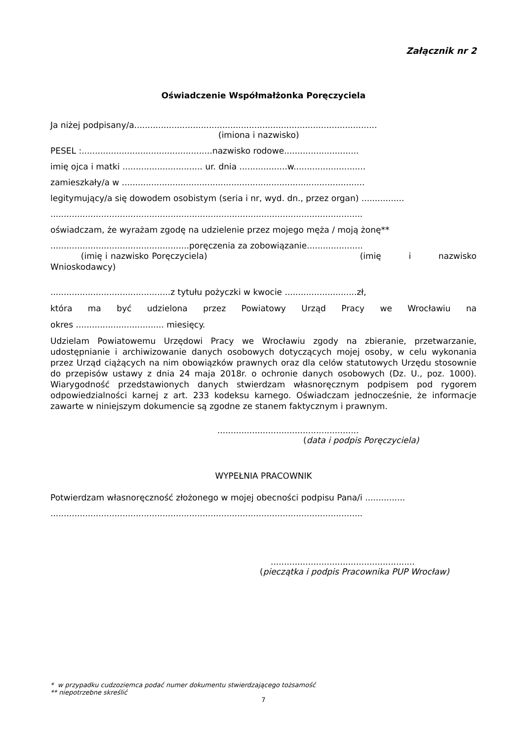Załącznik nr 2
Oświadczenie Współmałżonka Poręczyciela
Ja niżej podpisany/a...........................................................................................
(imiona i nazwisko)
PESEL :.................................................nazwisko rodowe............................
imię ojca i matki .............................. ur. dnia ..................w...........................
zamieszkały/a w ...........................................................................................
legitymujący/a się dowodem osobistym (seria i nr, wyd. dn., przez organ) ................
.....................................................................................................................
oświadczam, że wyrażam zgodę na udzielenie przez mojego męża / moją żonę**
....................................................poręczenia za zobowiązanie.....................
(imię i nazwisko Poręczyciela) (imię i nazwisko Wnioskodawcy)
.............................................z tytułu pożyczki w kwocie ...........................zł,
która ma być udzielona przez Powiatowy Urząd Pracy we Wrocławiu na
okres ................................. miesięcy.
Udzielam Powiatowemu Urzędowi Pracy we Wrocławiu zgody na zbieranie, przetwarzanie, udostępnianie i archiwizowanie danych osobowych dotyczących mojej osoby, w celu wykonania przez Urząd ciążących na nim obowiązków prawnych oraz dla celów statutowych Urzędu stosownie do przepisów ustawy z dnia 24 maja 2018r. o ochronie danych osobowych (Dz. U., poz. 1000). Wiarygodność przedstawionych danych stwierdzam własnoręcznym podpisem pod rygorem odpowiedzialności karnej z art. 233 kodeksu karnego. Oświadczam jednocześnie, że informacje zawarte w niniejszym dokumencie są zgodne ze stanem faktycznym i prawnym.
.....................................................
(data i podpis Poręczyciela)
WYPEŁNIA PRACOWNIK
Potwierdzam własnoręczność złożonego w mojej obecności podpisu Pana/i ...............
.....................................................................................................................
......................................................
(pieczątka i podpis Pracownika PUP Wrocław)
* w przypadku cudzoziemca podać numer dokumentu stwierdzającego tożsamość
** niepotrzebne skreślić
7